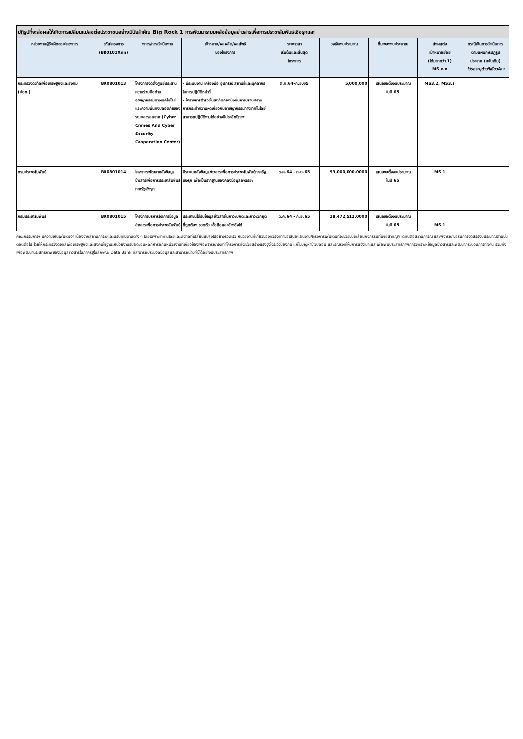| ปฏิรูปที่จะส่งผลให้เกิดการเปลี่ยนแปลงต่อประชาชนอย่างมีนัยสำคัญ Big Rock 1 การพัฒนาระบบคลังข้อมูลข่าวสารเพื่อการประชาสัมพันธ์เชิงรุกและ | | | | | | | | |
| --- | --- | --- | --- | --- | --- | --- | --- | --- |
| หน่วยงานผู้รับผิดชอบโครงการ | รหัสโครงการ (BR0101Xnn) | งการ/การดำเนินงาน | เป้าหมาย/ผลผลิต/ผลลัพธ์ ของโครงการ | ระยะเวลา เริ่มต้นและสิ้นสุด โครงการ | วงเงินงบประมาณ | ที่มาของงบประมาณ | ส่งผลต่อ เป้าหมายย่อย (ได้มากกว่า 1) MS x.x | กรณีเป็นการดำเนินการ ตามแผนการปฏิรูป ประเทศ (ฉบับเดิม) โปรดระบุด้านที่เกี่ยวข้อง |
| กระทรวงดิจิทัลเพื่อเศรษฐกิจและสังคม (ปอท.) | BR0801013 | โครงการจัดตั้งศูนย์ประสานความร่วมมือด้านอาชญากรรมทางเทคโนโลยีและความมั่นคงปลอดภัยของระบบสารสนเทศ (Cyber Crimes And Cyber Security Cooperation Center) | - มีระบบงาน เครื่องมือ อุปกรณ์ สถานที่และบุคลากรในการปฏิบัติหน้าที่ - ข้าราชการตำรวจในสังกัดกองบังคับการปราบปรามการกระทำความผิดเกี่ยวกับอาชญากรรมทางเทคโนโลยี สามารถปฏิบัติงานได้อย่างมีประสิทธิภาพ | ต.ค.64-ก.ย.65 | 5,000,000 | เสนอขอตั้งงบประมาณ ในปี 65 | MS3.2, MS3.3 | |
| กรมประชาสัมพันธ์ | BR0801014 | โครงการพัฒนาคลังข้อมูลข่าวสารเพื่อการประชาสัมพันธ์ภาครัฐเชิงรุก | มีระบบคลังข้อมูลข่าวสารเพื่อการประชาสัมพันธ์ภาครัฐเชิงรุก เพื่อเป็นรากฐานของคลังข้อมูลอัจฉริยะ | ต.ค.64 - ก.ย.65 | 93,000,000.0000 | เสนอขอตั้งงบประมาณ ในปี 65 | MS 1 | |
| กรมประชาสัมพันธ์ | BR0801015 | โครงการบริหารจัดการข้อมูลข่าวสารเพื่อการประชาสัมพันธ์ | ประชาชนได้รับข้อมูลข่าวสารในภาวะปกติและภาวะวิกฤติที่ถูกต้อง รวดเร็ว เชื่อถือและอ้างอิงได้ | ต.ค.64 - ก.ย.65 | 18,472,512.0000 | เสนอขอตั้งงบประมาณ ในปี 65 | MS 1 | |
คณะกรรมการฯ มีความเห็นเพิ่มเติมว่า เนื่องจากสถานการณ์และบริบทในด้านต่าง ๆ โดยเฉพาะเทคโนโลยีและดิจิทัลที่เปลี่ยนแปลงไปอย่างรวดเร็ว หน่วยงานที่เกี่ยวข้องควรจัดทำข้อเสนอแผนงาน/โครงการเพิ่มเติมที่จะช่วยขับเคลื่อนกิจกรรมที่มีนัยสำคัญฯ ได้ทันต่อสถานการณ์ และพิจารณาขอรับการจัดสรรงบประมาณตามขั้นตอนต่อไป โดยให้กระทรวงดิจิทัลเพื่อเศรษฐกิจและสังคมในฐานะหน่วยงานรับผิดชอบหลักหารือกับหน่วยงานที่เกี่ยวข้องเพื่อพิจารณาจัดทำโครงการที่จะช่วยสร้างแรงจูงใจระวังป้องกัน แก้ไขปัญหาข่าวปลอม และรณรงค์ให้มีการแจ้งเบาะแส เพื่อเพิ่มประสิทธิภาพการวิเคราะห์ข้อมูลข่าวสารและพัฒนากระบวนการทำงาน รวมทั้งเพื่อพัฒนาประสิทธิภาพของข้อมูลข่าวสารในภาครัฐในลักษณะ Data Bank ที่สามารถประมวลข้อมูลและสามารถนำมาใช้ได้อย่างมีประสิทธิภาพ